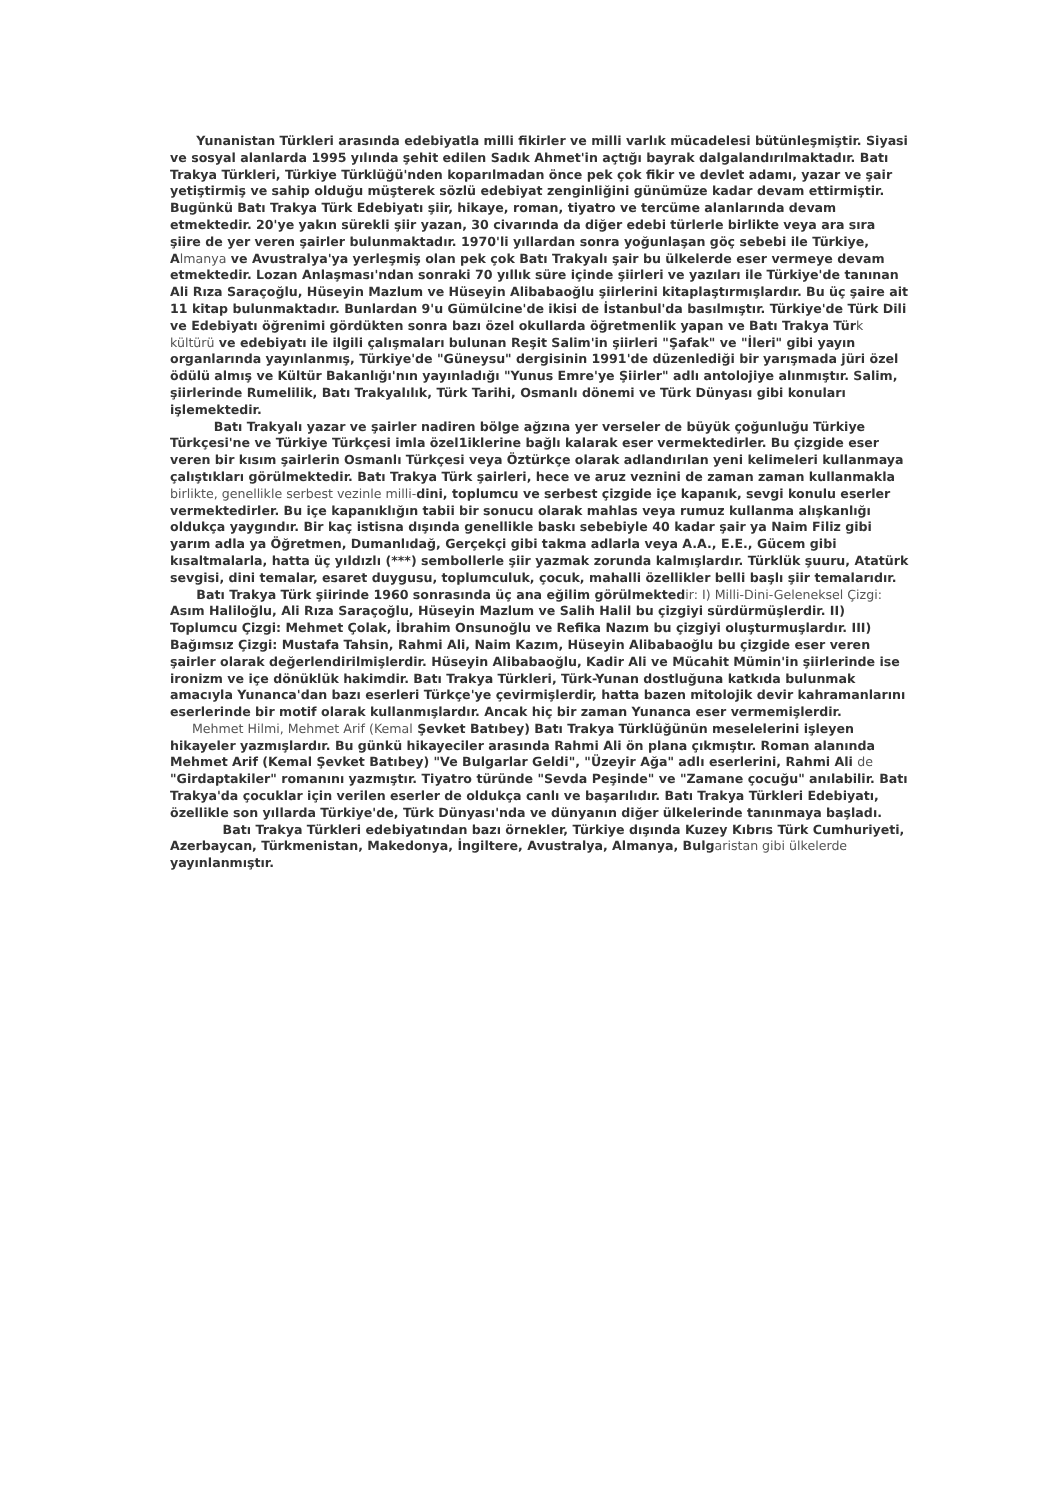Yunanistan Türkleri arasında edebiyatla milli fikirler ve milli varlık mücadelesi bütünleşmiştir. Siyasi ve sosyal alanlarda 1995 yılında şehit edilen Sadık Ahmet'in açtığı bayrak dalgalandırılmaktadır. Batı Trakya Türkleri, Türkiye Türklüğü'nden koparılmadan önce pek çok fikir ve devlet adamı, yazar ve şair yetiştirmiş ve sahip olduğu müşterek sözlü edebiyat zenginliğini günümüze kadar devam ettirmiştir. Bugünkü Batı Trakya Türk Edebiyatı şiir, hikaye, roman, tiyatro ve tercüme alanlarında devam etmektedir. 20'ye yakın sürekli şiir yazan, 30 civarında da diğer edebi türlerle birlikte veya ara sıra şiire de yer veren şairler bulunmaktadır. 1970'li yıllardan sonra yoğunlaşan göç sebebi ile Türkiye, Almanya ve Avustralya'ya yerleşmiş olan pek çok Batı Trakyalı şair bu ülkelerde eser vermeye devam etmektedir. Lozan Anlaşması'ndan sonraki 70 yıllık süre içinde şiirleri ve yazıları ile Türkiye'de tanınan Ali Rıza Saraçoğlu, Hüseyin Mazlum ve Hüseyin Alibabaoğlu şiirlerini kitaplaştırmışlardır. Bu üç şaire ait 11 kitap bulunmaktadır. Bunlardan 9'u Gümülcine'de ikisi de İstanbul'da basılmıştır. Türkiye'de Türk Dili ve Edebiyatı öğrenimi gördükten sonra bazı özel okullarda öğretmenlik yapan ve Batı Trakya Türk kültürü ve edebiyatı ile ilgili çalışmaları bulunan Reşit Salim'in şiirleri "Şafak" ve "İleri" gibi yayın organlarında yayınlanmış, Türkiye'de "Güneysu" dergisinin 1991'de düzenlediği bir yarışmada jüri özel ödülü almış ve Kültür Bakanlığı'nın yayınladığı "Yunus Emre'ye Şiirler" adlı antolojiye alınmıştır. Salim, şiirlerinde Rumelilik, Batı Trakyalılık, Türk Tarihi, Osmanlı dönemi ve Türk Dünyası gibi konuları işlemektedir.
Batı Trakyalı yazar ve şairler nadiren bölge ağzına yer verseler de büyük çoğunluğu Türkiye Türkçesi'ne ve Türkiye Türkçesi imla özel1iklerine bağlı kalarak eser vermektedirler. Bu çizgide eser veren bir kısım şairlerin Osmanlı Türkçesi veya Öztürkçe olarak adlandırılan yeni kelimeleri kullanmaya çalıştıkları görülmektedir. Batı Trakya Türk şairleri, hece ve aruz veznini de zaman zaman kullanmakla birlikte, genellikle serbest vezinle milli-dini, toplumcu ve serbest çizgide içe kapanık, sevgi konulu eserler vermektedirler. Bu içe kapanıklığın tabii bir sonucu olarak mahlas veya rumuz kullanma alışkanlığı oldukça yaygındır. Bir kaç istisna dışında genellikle baskı sebebiyle 40 kadar şair ya Naim Filiz gibi yarım adla ya Öğretmen, Dumanlıdağ, Gerçekçi gibi takma adlarla veya A.A., E.E., Gücem gibi kısaltmalarla, hatta üç yıldızlı (***) sembollerle şiir yazmak zorunda kalmışlardır. Türklük şuuru, Atatürk sevgisi, dini temalar, esaret duygusu, toplumculuk, çocuk, mahalli özellikler belli başlı şiir temalarıdır.
Batı Trakya Türk şiirinde 1960 sonrasında üç ana eğilim görülmektedir: I) Milli-Dini-Geleneksel Çizgi: Asım Haliloğlu, Ali Rıza Saraçoğlu, Hüseyin Mazlum ve Salih Halil bu çizgiyi sürdürmüşlerdir. II) Toplumcu Çizgi: Mehmet Çolak, İbrahim Onsunoğlu ve Refika Nazım bu çizgiyi oluşturmuşlardır. III) Bağımsız Çizgi: Mustafa Tahsin, Rahmi Ali, Naim Kazım, Hüseyin Alibabaoğlu bu çizgide eser veren şairler olarak değerlendirilmişlerdir. Hüseyin Alibabaoğlu, Kadir Ali ve Mücahit Mümin'in şiirlerinde ise ironizm ve içe dönüklük hakimdir. Batı Trakya Türkleri, Türk-Yunan dostluğuna katkıda bulunmak amacıyla Yunanca'dan bazı eserleri Türkçe'ye çevirmişlerdir, hatta bazen mitolojik devir kahramanlarını eserlerinde bir motif olarak kullanmışlardır. Ancak hiç bir zaman Yunanca eser vermemişlerdir.
Mehmet Hilmi, Mehmet Arif (Kemal Şevket Batıbey) Batı Trakya Türklüğünün meselelerini işleyen hikayeler yazmışlardır. Bu günkü hikayeciler arasında Rahmi Ali ön plana çıkmıştır. Roman alanında Mehmet Arif (Kemal Şevket Batıbey) "Ve Bulgarlar Geldi", "Üzeyir Ağa" adlı eserlerini, Rahmi Ali de "Girdaptakiler" romanını yazmıştır. Tiyatro türünde "Sevda Peşinde" ve "Zamane çocuğu" anılabilir. Batı Trakya'da çocuklar için verilen eserler de oldukça canlı ve başarılıdır. Batı Trakya Türkleri Edebiyatı, özellikle son yıllarda Türkiye'de, Türk Dünyası'nda ve dünyanın diğer ülkelerinde tanınmaya başladı.
Batı Trakya Türkleri edebiyatından bazı örnekler, Türkiye dışında Kuzey Kıbrıs Türk Cumhuriyeti, Azerbaycan, Türkmenistan, Makedonya, İngiltere, Avustralya, Almanya, Bulgaristan gibi ülkelerde yayınlanmıştır.